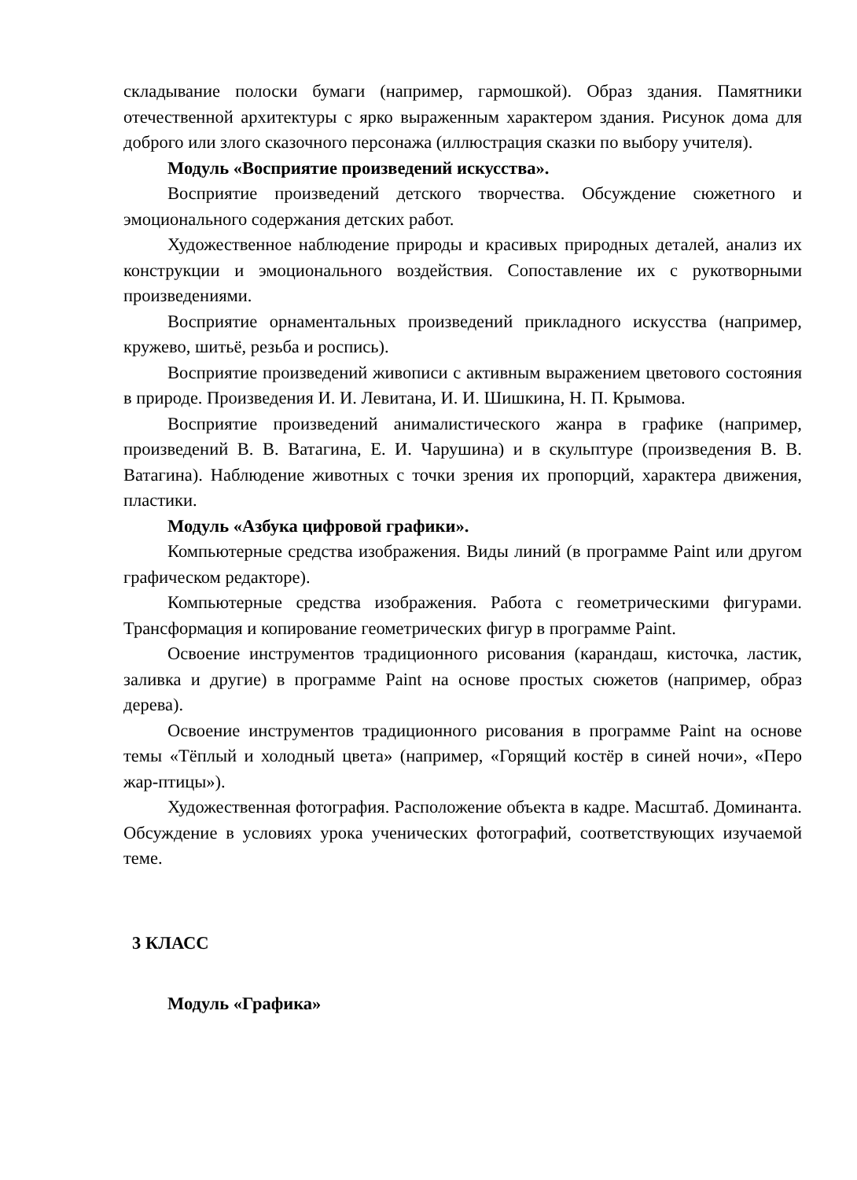складывание полоски бумаги (например, гармошкой). Образ здания. Памятники отечественной архитектуры с ярко выраженным характером здания. Рисунок дома для доброго или злого сказочного персонажа (иллюстрация сказки по выбору учителя).
Модуль «Восприятие произведений искусства».
Восприятие произведений детского творчества. Обсуждение сюжетного и эмоционального содержания детских работ.
Художественное наблюдение природы и красивых природных деталей, анализ их конструкции и эмоционального воздействия. Сопоставление их с рукотворными произведениями.
Восприятие орнаментальных произведений прикладного искусства (например, кружево, шитьё, резьба и роспись).
Восприятие произведений живописи с активным выражением цветового состояния в природе. Произведения И. И. Левитана, И. И. Шишкина, Н. П. Крымова.
Восприятие произведений анималистического жанра в графике (например, произведений В. В. Ватагина, Е. И. Чарушина) и в скульптуре (произведения В. В. Ватагина). Наблюдение животных с точки зрения их пропорций, характера движения, пластики.
Модуль «Азбука цифровой графики».
Компьютерные средства изображения. Виды линий (в программе Paint или другом графическом редакторе).
Компьютерные средства изображения. Работа с геометрическими фигурами. Трансформация и копирование геометрических фигур в программе Paint.
Освоение инструментов традиционного рисования (карандаш, кисточка, ластик, заливка и другие) в программе Paint на основе простых сюжетов (например, образ дерева).
Освоение инструментов традиционного рисования в программе Paint на основе темы «Тёплый и холодный цвета» (например, «Горящий костёр в синей ночи», «Перо жар-птицы»).
Художественная фотография. Расположение объекта в кадре. Масштаб. Доминанта. Обсуждение в условиях урока ученических фотографий, соответствующих изучаемой теме.
3 КЛАСС
Модуль «Графика»